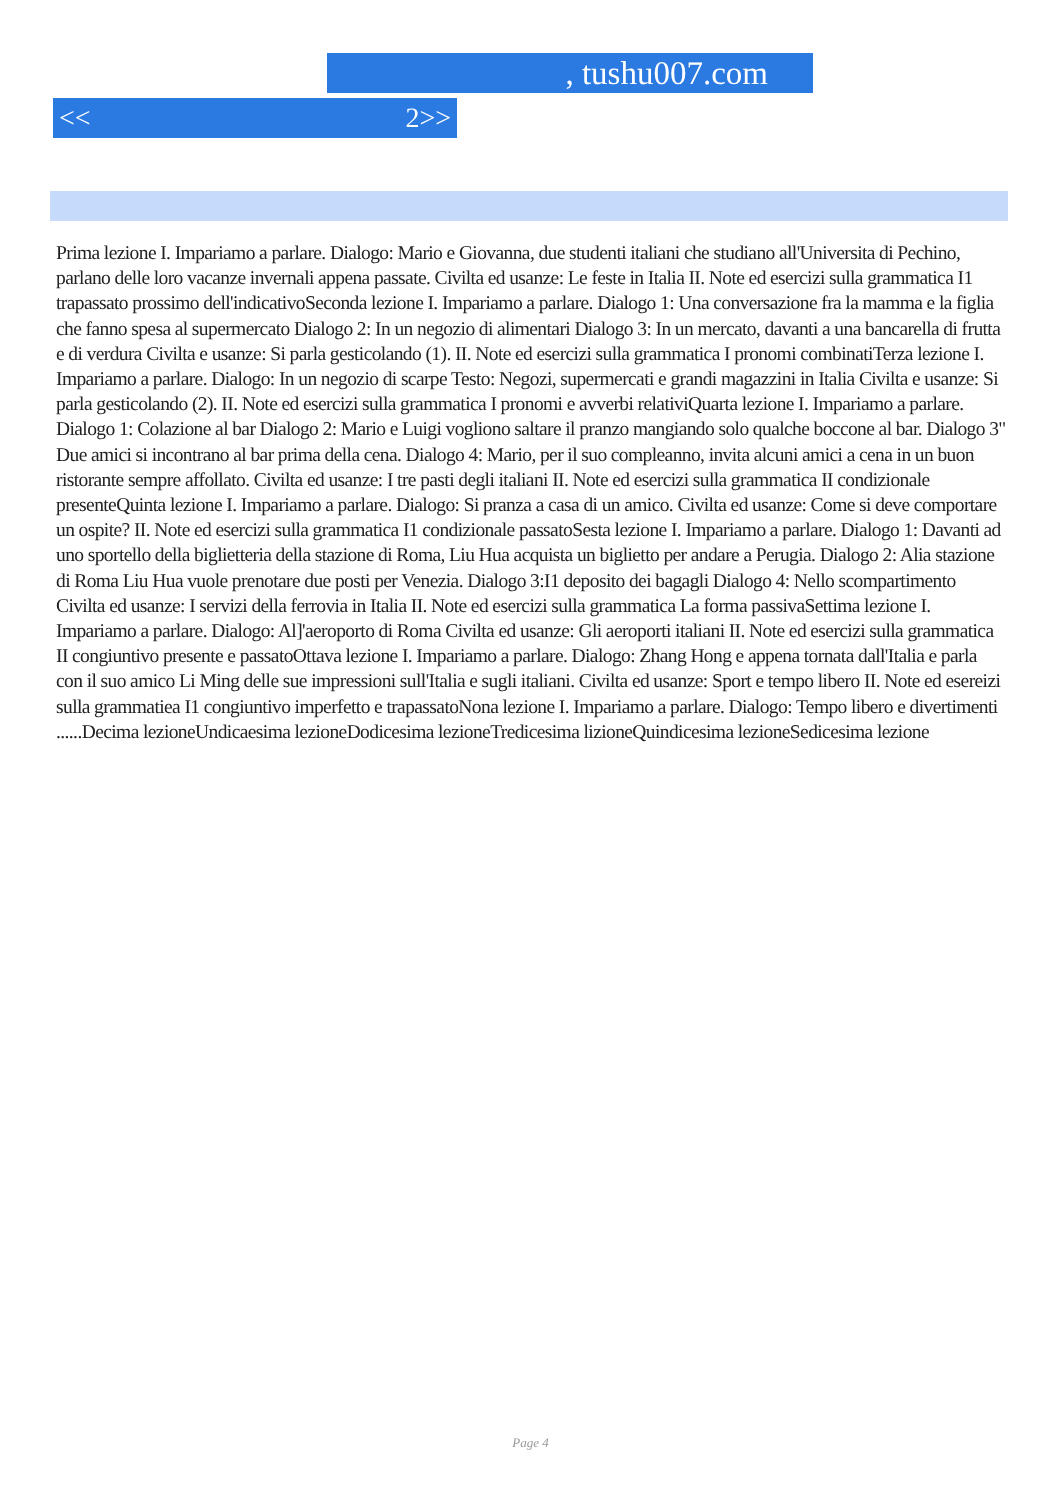, tushu007.com
<< 2>>
Prima lezione I. Impariamo a parlare. Dialogo: Mario e Giovanna, due studenti italiani che studiano all'Universita di Pechino, parlano delle loro vacanze invernali appena passate. Civilta ed usanze: Le feste in Italia II. Note ed esercizi sulla grammatica I1 trapassato prossimo dell'indicativoSeconda lezione I. Impariamo a parlare. Dialogo 1: Una conversazione fra la mamma e la figlia che fanno spesa al supermercato Dialogo 2: In un negozio di alimentari Dialogo 3: In un mercato, davanti a una bancarella di frutta e di verdura Civilta e usanze: Si parla gesticolando (1). II. Note ed esercizi sulla grammatica I pronomi combinatiTerza lezione I. Impariamo a parlare. Dialogo: In un negozio di scarpe Testo: Negozi, supermercati e grandi magazzini in Italia Civilta e usanze: Si parla gesticolando (2). II. Note ed esercizi sulla grammatica I pronomi e avverbi relativiQuarta lezione I. Impariamo a parlare. Dialogo 1: Colazione al bar Dialogo 2: Mario e Luigi vogliono saltare il pranzo mangiando solo qualche boccone al bar. Dialogo 3" Due amici si incontrano al bar prima della cena. Dialogo 4: Mario, per il suo compleanno, invita alcuni amici a cena in un buon ristorante sempre affollato. Civilta ed usanze: I tre pasti degli italiani II. Note ed esercizi sulla grammatica II condizionale presenteQuinta lezione I. Impariamo a parlare. Dialogo: Si pranza a casa di un amico. Civilta ed usanze: Come si deve comportare un ospite? II. Note ed esercizi sulla grammatica I1 condizionale passatoSesta lezione I. Impariamo a parlare. Dialogo 1: Davanti ad uno sportello della biglietteria della stazione di Roma, Liu Hua acquista un biglietto per andare a Perugia. Dialogo 2: Alia stazione di Roma Liu Hua vuole prenotare due posti per Venezia. Dialogo 3:I1 deposito dei bagagli Dialogo 4: Nello scompartimento Civilta ed usanze: I servizi della ferrovia in Italia II. Note ed esercizi sulla grammatica La forma passivaSettima lezione I. Impariamo a parlare. Dialogo: Al]'aeroporto di Roma Civilta ed usanze: Gli aeroporti italiani II. Note ed esercizi sulla grammatica II congiuntivo presente e passatoOttava lezione I. Impariamo a parlare. Dialogo: Zhang Hong e appena tornata dall'Italia e parla con il suo amico Li Ming delle sue impressioni sull'Italia e sugli italiani. Civilta ed usanze: Sport e tempo libero II. Note ed esereizi sulla grammatiea I1 congiuntivo imperfetto e trapassatoNona lezione I. Impariamo a parlare. Dialogo: Tempo libero e divertimenti ......Decima lezioneUndicaesima lezioneDodicesima lezioneTredicesima lizioneQuindicesima lezioneSedicesima lezione
Page 4